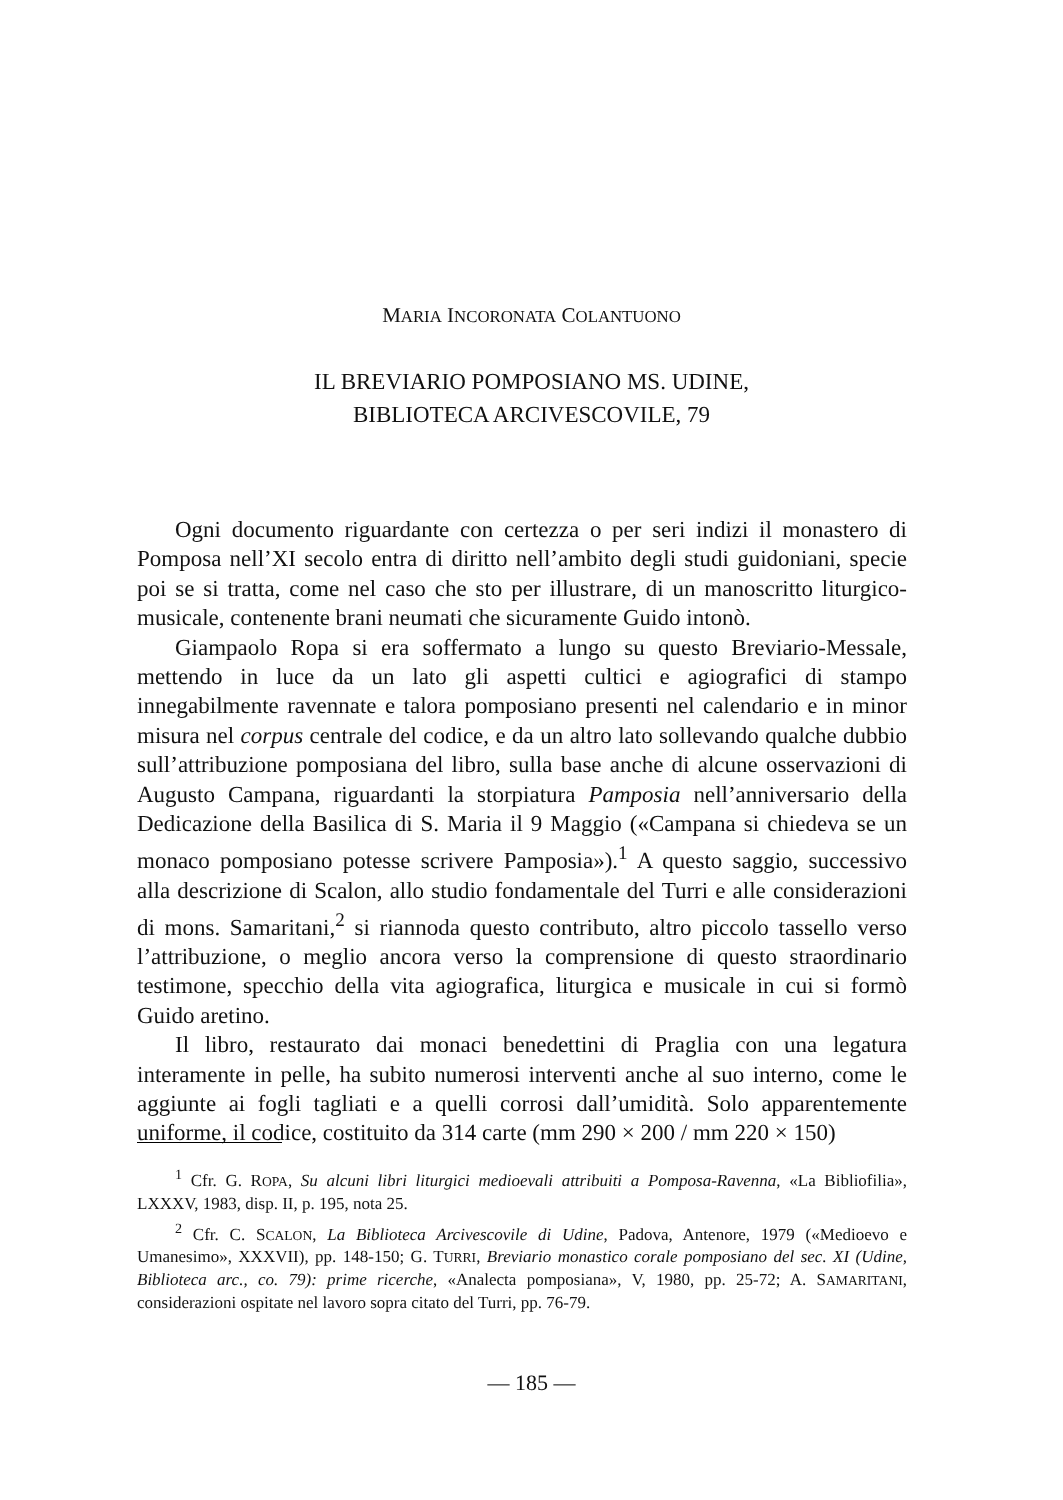MARIA INCORONATA COLANTUONO
IL BREVIARIO POMPOSIANO MS. UDINE,
BIBLIOTECA ARCIVESCOVILE, 79
Ogni documento riguardante con certezza o per seri indizi il monastero di Pomposa nell’XI secolo entra di diritto nell’ambito degli studi guidoniani, specie poi se si tratta, come nel caso che sto per illustrare, di un manoscritto liturgico-musicale, contenente brani neumati che sicuramente Guido intonò.
Giampaolo Ropa si era soffermato a lungo su questo Breviario-Messale, mettendo in luce da un lato gli aspetti cultici e agiografici di stampo innegabilmente ravennate e talora pomposiano presenti nel calendario e in minor misura nel corpus centrale del codice, e da un altro lato sollevando qualche dubbio sull’attribuzione pomposiana del libro, sulla base anche di alcune osservazioni di Augusto Campana, riguardanti la storpiatura Pamposia nell’anniversario della Dedicazione della Basilica di S. Maria il 9 Maggio («Campana si chiedeva se un monaco pomposiano potesse scrivere Pamposia»).<sup>1</sup> A questo saggio, successivo alla descrizione di Scalon, allo studio fondamentale del Turri e alle considerazioni di mons. Samaritani,<sup>2</sup> si riannoda questo contributo, altro piccolo tassello verso l’attribuzione, o meglio ancora verso la comprensione di questo straordinario testimone, specchio della vita agiografica, liturgica e musicale in cui si formò Guido aretino.
Il libro, restaurato dai monaci benedettini di Praglia con una legatura interamente in pelle, ha subito numerosi interventi anche al suo interno, come le aggiunte ai fogli tagliati e a quelli corrosi dall’umidità. Solo apparentemente uniforme, il codice, costituito da 314 carte (mm 290 × 200 / mm 220 × 150)
<sup>1</sup> Cfr. G. ROPA, Su alcuni libri liturgici medioevali attribuiti a Pomposa-Ravenna, «La Bibliofilia», LXXXV, 1983, disp. II, p. 195, nota 25.
<sup>2</sup> Cfr. C. SCALON, La Biblioteca Arcivescovile di Udine, Padova, Antenore, 1979 («Medioevo e Umanesimo», XXXVII), pp. 148-150; G. TURRI, Breviario monastico corale pomposiano del sec. XI (Udine, Biblioteca arc., co. 79): prime ricerche, «Analecta pomposiana», V, 1980, pp. 25-72; A. SAMARITANI, considerazioni ospitate nel lavoro sopra citato del Turri, pp. 76-79.
— 185 —